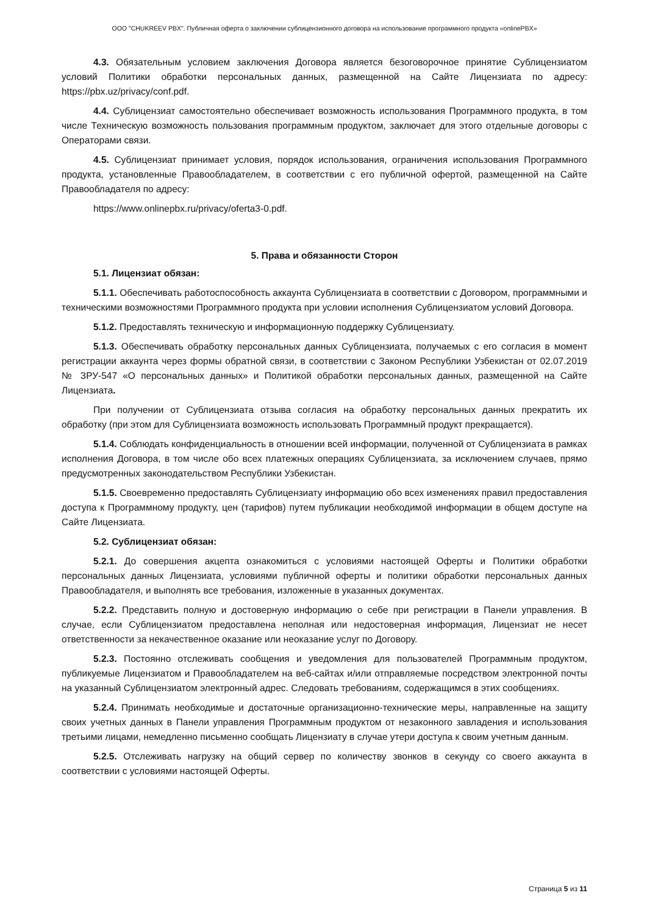ООО "CHUKREEV PBX". Публичная оферта о заключении сублицензионного договора на использование программного продукта «onlinePBX»
4.3. Обязательным условием заключения Договора является безоговорочное принятие Сублицензиатом условий Политики обработки персональных данных, размещенной на Сайте Лицензиата по адресу: https://pbx.uz/privacy/conf.pdf.
4.4. Сублицензиат самостоятельно обеспечивает возможность использования Программного продукта, в том числе Техническую возможность пользования программным продуктом, заключает для этого отдельные договоры с Операторами связи.
4.5. Сублицензиат принимает условия, порядок использования, ограничения использования Программного продукта, установленные Правообладателем, в соответствии с его публичной офертой, размещенной на Сайте Правообладателя по адресу:
https://www.onlinepbx.ru/privacy/oferta3-0.pdf.
5. Права и обязанности Сторон
5.1. Лицензиат обязан:
5.1.1. Обеспечивать работоспособность аккаунта Сублицензиата в соответствии с Договором, программными и техническими возможностями Программного продукта при условии исполнения Сублицензиатом условий Договора.
5.1.2. Предоставлять техническую и информационную поддержку Сублицензиату.
5.1.3. Обеспечивать обработку персональных данных Сублицензиата, получаемых с его согласия в момент регистрации аккаунта через формы обратной связи, в соответствии с Законом Республики Узбекистан от 02.07.2019 № ЗРУ-547 «О персональных данных» и Политикой обработки персональных данных, размещенной на Сайте Лицензиата.
При получении от Сублицензиата отзыва согласия на обработку персональных данных прекратить их обработку (при этом для Сублицензиата возможность использовать Программный продукт прекращается).
5.1.4. Соблюдать конфиденциальность в отношении всей информации, полученной от Сублицензиата в рамках исполнения Договора, в том числе обо всех платежных операциях Сублицензиата, за исключением случаев, прямо предусмотренных законодательством Республики Узбекистан.
5.1.5. Своевременно предоставлять Сублицензиату информацию обо всех изменениях правил предоставления доступа к Программному продукту, цен (тарифов) путем публикации необходимой информации в общем доступе на Сайте Лицензиата.
5.2. Сублицензиат обязан:
5.2.1. До совершения акцепта ознакомиться с условиями настоящей Оферты и Политики обработки персональных данных Лицензиата, условиями публичной оферты и политики обработки персональных данных Правообладателя, и выполнять все требования, изложенные в указанных документах.
5.2.2. Представить полную и достоверную информацию о себе при регистрации в Панели управления. В случае, если Сублицензиатом предоставлена неполная или недостоверная информация, Лицензиат не несет ответственности за некачественное оказание или неоказание услуг по Договору.
5.2.3. Постоянно отслеживать сообщения и уведомления для пользователей Программным продуктом, публикуемые Лицензиатом и Правообладателем на веб-сайтах и/или отправляемые посредством электронной почты на указанный Сублицензиатом электронный адрес. Следовать требованиям, содержащимся в этих сообщениях.
5.2.4. Принимать необходимые и достаточные организационно-технические меры, направленные на защиту своих учетных данных в Панели управления Программным продуктом от незаконного завладения и использования третьими лицами, немедленно письменно сообщать Лицензиату в случае утери доступа к своим учетным данным.
5.2.5. Отслеживать нагрузку на общий сервер по количеству звонков в секунду со своего аккаунта в соответствии с условиями настоящей Оферты.
Страница 5 из 11